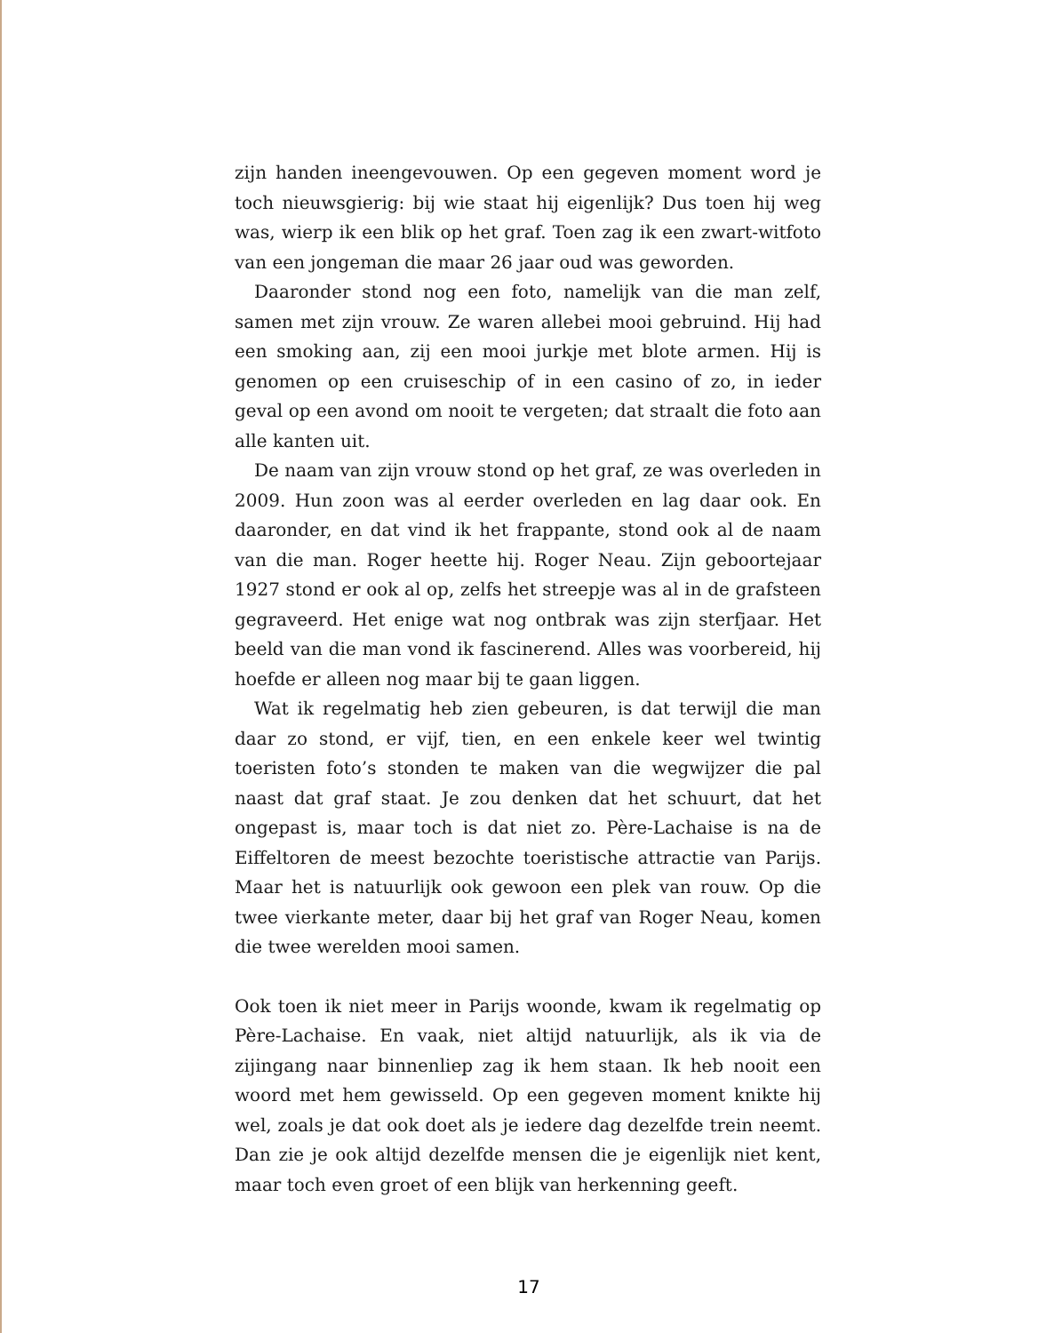zijn handen ineengevouwen. Op een gegeven moment word je toch nieuwsgierig: bij wie staat hij eigenlijk? Dus toen hij weg was, wierp ik een blik op het graf. Toen zag ik een zwart-witfoto van een jonge­man die maar 26 jaar oud was geworden.
Daaronder stond nog een foto, namelijk van die man zelf, samen met zijn vrouw. Ze waren allebei mooi gebruind. Hij had een smo­king aan, zij een mooi jurkje met blote armen. Hij is genomen op een cruiseschip of in een casino of zo, in ieder geval op een avond om nooit te vergeten; dat straalt die foto aan alle kanten uit.
De naam van zijn vrouw stond op het graf, ze was overleden in 2009. Hun zoon was al eerder overleden en lag daar ook. En daaron­der, en dat vind ik het frappante, stond ook al de naam van die man. Roger heette hij. Roger Neau. Zijn geboortejaar 1927 stond er ook al op, zelfs het streepje was al in de grafsteen gegraveerd. Het enige wat nog ontbrak was zijn sterfjaar. Het beeld van die man vond ik fas­cinerend. Alles was voorbereid, hij hoefde er alleen nog maar bij te gaan liggen.
Wat ik regelmatig heb zien gebeuren, is dat terwijl die man daar zo stond, er vijf, tien, en een enkele keer wel twintig toeristen foto’s stonden te maken van die wegwijzer die pal naast dat graf staat. Je zou denken dat het schuurt, dat het ongepast is, maar toch is dat niet zo. Père-Lachaise is na de Eiffeltoren de meest bezochte toeristische attractie van Parijs. Maar het is natuurlijk ook gewoon een plek van rouw. Op die twee vierkante meter, daar bij het graf van Roger Neau, komen die twee werelden mooi samen.
Ook toen ik niet meer in Parijs woonde, kwam ik regelmatig op Père-Lachaise. En vaak, niet altijd natuurlijk, als ik via de zijingang naar binnenliep zag ik hem staan. Ik heb nooit een woord met hem gewis­seld. Op een gegeven moment knikte hij wel, zoals je dat ook doet als je iedere dag dezelfde trein neemt. Dan zie je ook altijd dezelfde mensen die je eigenlijk niet kent, maar toch even groet of een blijk van herkenning geeft.
17